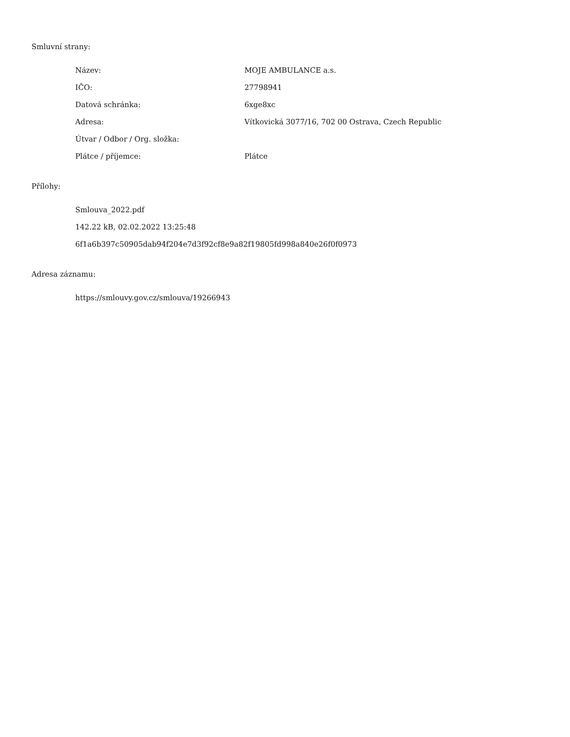Smluvní strany:
| Název: | MOJE AMBULANCE a.s. |
| IČO: | 27798941 |
| Datová schránka: | 6xge8xc |
| Adresa: | Vítkovická 3077/16, 702 00 Ostrava, Czech Republic |
| Útvar / Odbor / Org. složka: | |
| Plátce / příjemce: | Plátce |
Přílohy:
Smlouva_2022.pdf
142.22 kB, 02.02.2022 13:25:48
6f1a6b397c50905dab94f204e7d3f92cf8e9a82f19805fd998a840e26f0f0973
Adresa záznamu:
https://smlouvy.gov.cz/smlouva/19266943